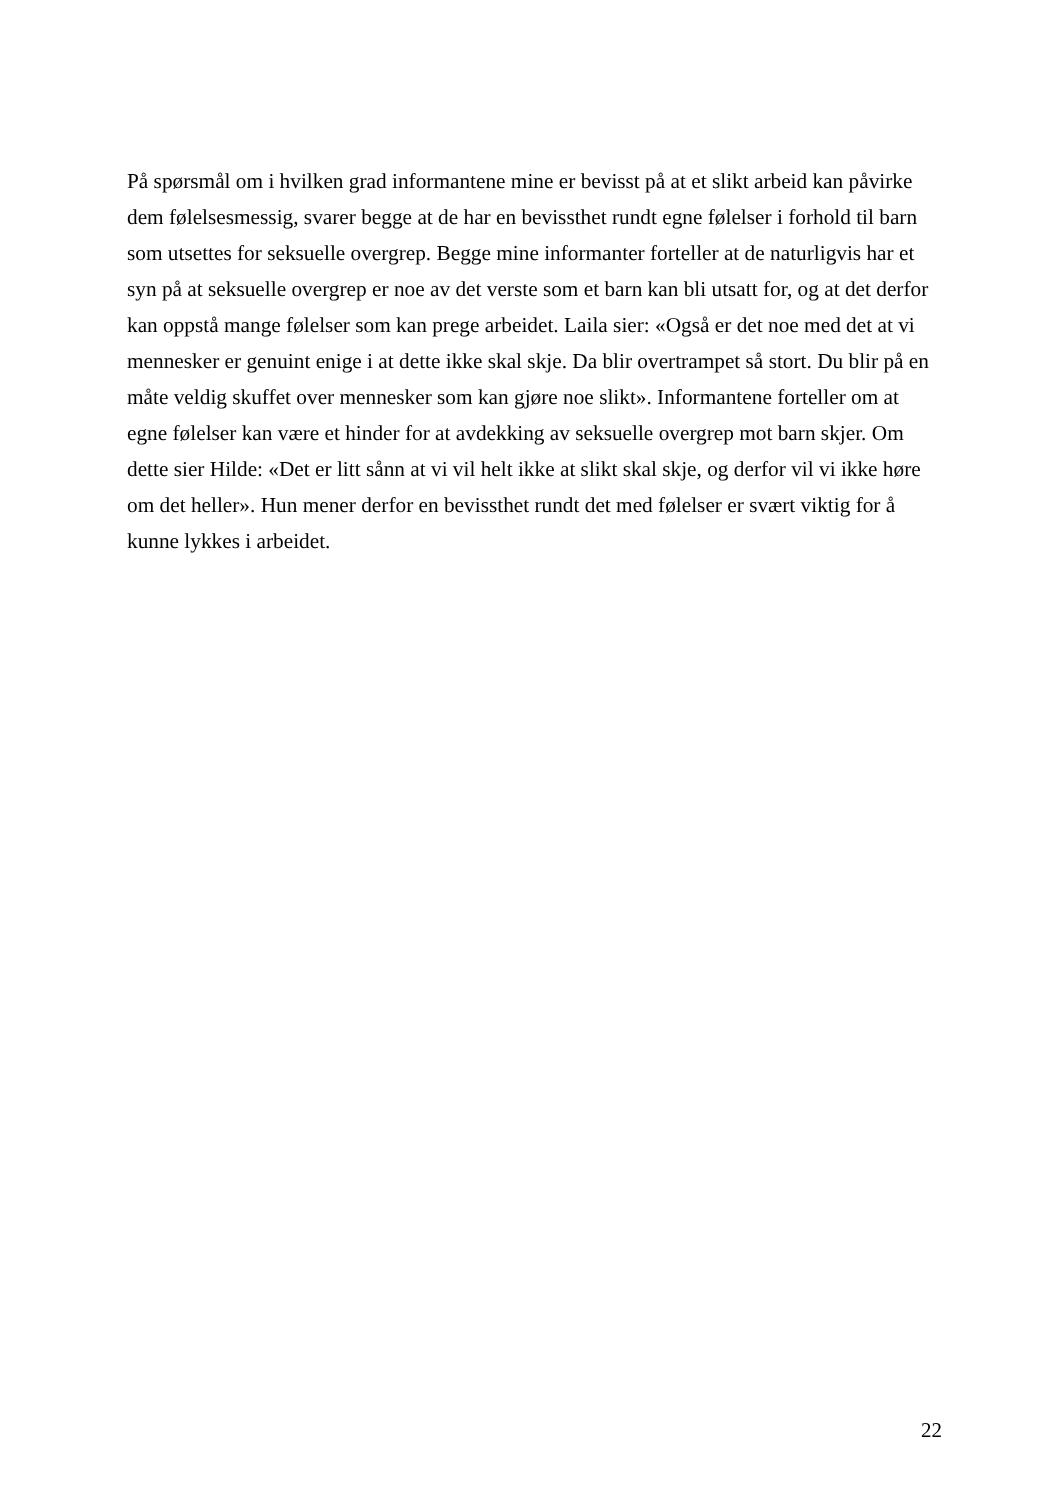På spørsmål om i hvilken grad informantene mine er bevisst på at et slikt arbeid kan påvirke
dem følelsesmessig, svarer begge at de har en bevissthet rundt egne følelser i forhold til barn
som utsettes for seksuelle overgrep. Begge mine informanter forteller at de naturligvis har et
syn på at seksuelle overgrep er noe av det verste som et barn kan bli utsatt for, og at det derfor
kan oppstå mange følelser som kan prege arbeidet. Laila sier: «Også er det noe med det at vi
mennesker er genuint enige i at dette ikke skal skje. Da blir overtrampet så stort. Du blir på en
måte veldig skuffet over mennesker som kan gjøre noe slikt». Informantene forteller om at
egne følelser kan være et hinder for at avdekking av seksuelle overgrep mot barn skjer. Om
dette sier Hilde: «Det er litt sånn at vi vil helt ikke at slikt skal skje, og derfor vil vi ikke høre
om det heller». Hun mener derfor en bevissthet rundt det med følelser er svært viktig for å
kunne lykkes i arbeidet.
22